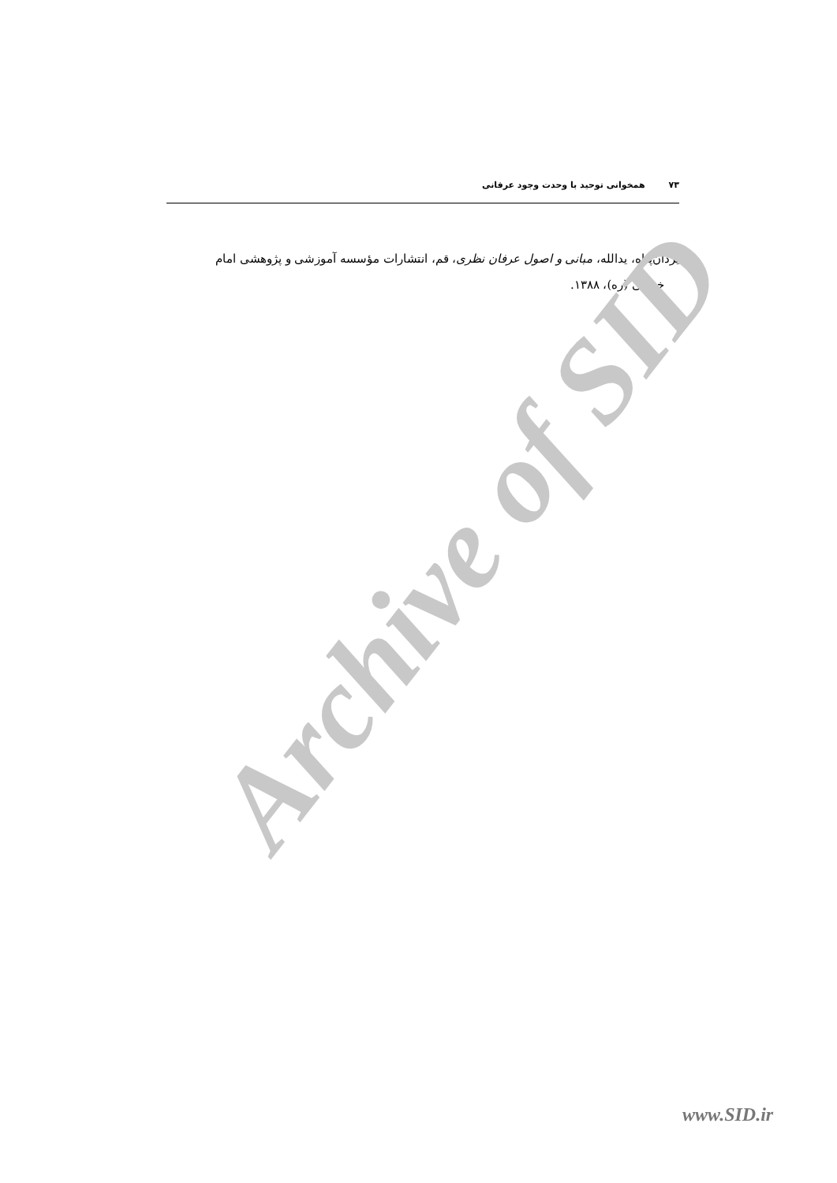۷۳همخوانی توحید با وحدت وجود عرفانی
یزدان‌پناه، یدالله، مبانی و اصول عرفان نظری، قم، انتشارات مؤسسه آموزشی و پژوهشی امام
خمینی (ره)، ۱۳۸۸.
Archive of SID
www.SID.ir